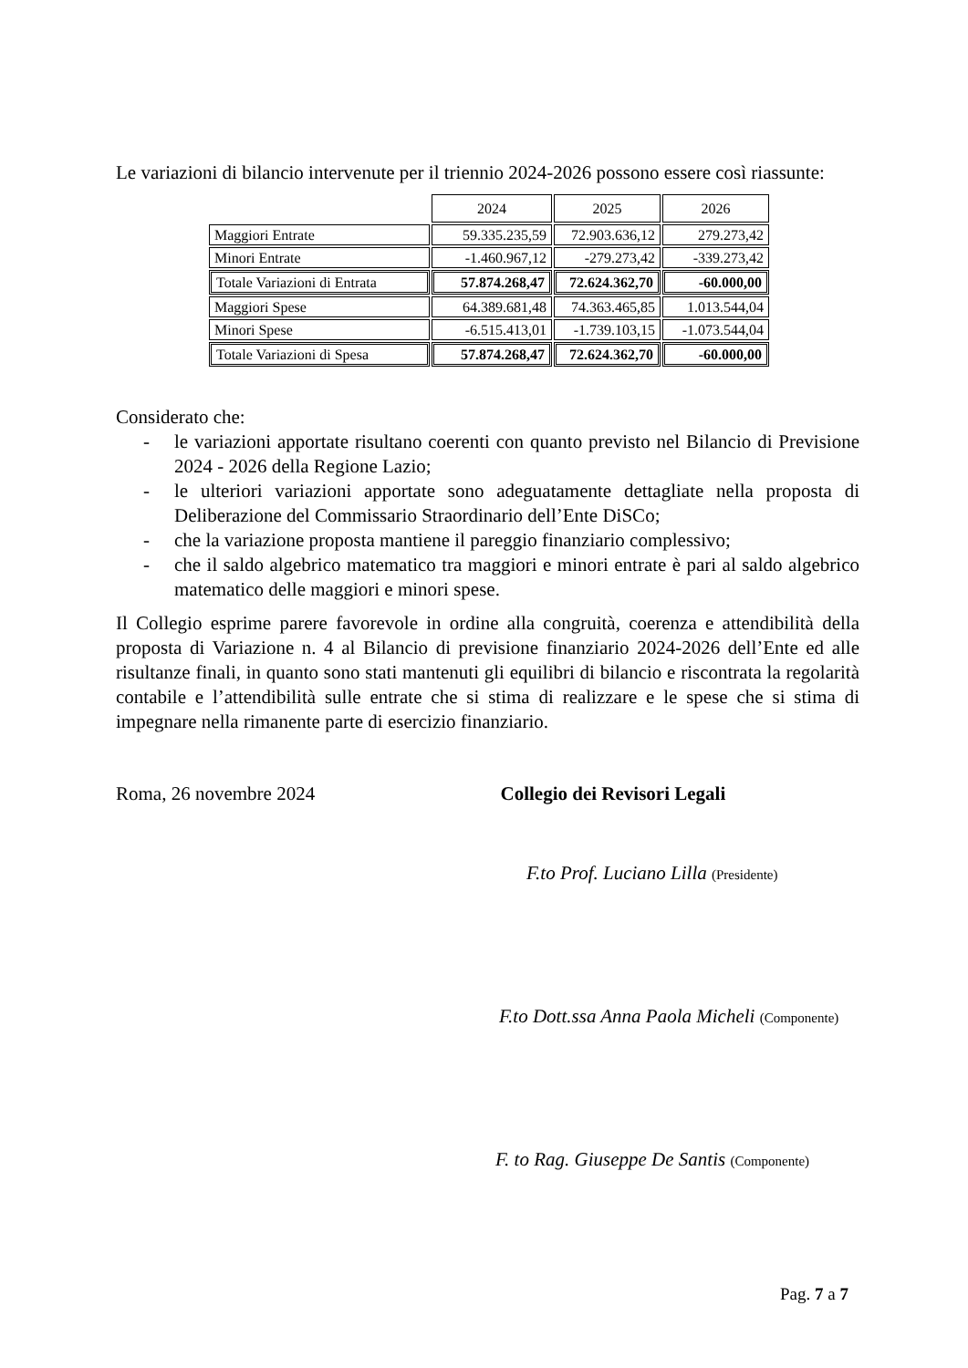Le variazioni di bilancio intervenute per il triennio 2024-2026 possono essere così riassunte:
| | 2024 | 2025 | 2026 |
| Maggiori Entrate | 59.335.235,59 | 72.903.636,12 | 279.273,42 |
| Minori Entrate | -1.460.967,12 | -279.273,42 | -339.273,42 |
| Totale Variazioni di Entrata | 57.874.268,47 | 72.624.362,70 | -60.000,00 |
| Maggiori Spese | 64.389.681,48 | 74.363.465,85 | 1.013.544,04 |
| Minori Spese | -6.515.413,01 | -1.739.103,15 | -1.073.544,04 |
| Totale Variazioni di Spesa | 57.874.268,47 | 72.624.362,70 | -60.000,00 |
Considerato che:
- le variazioni apportate risultano coerenti con quanto previsto nel Bilancio di Previsione 2024 - 2026 della Regione Lazio;
- le ulteriori variazioni apportate sono adeguatamente dettagliate nella proposta di Deliberazione del Commissario Straordinario dell’Ente DiSCo;
- che la variazione proposta mantiene il pareggio finanziario complessivo;
- che il saldo algebrico matematico tra maggiori e minori entrate è pari al saldo algebrico matematico delle maggiori e minori spese.
Il Collegio esprime parere favorevole in ordine alla congruità, coerenza e attendibilità della proposta di Variazione n. 4 al Bilancio di previsione finanziario 2024-2026 dell’Ente ed alle risultanze finali, in quanto sono stati mantenuti gli equilibri di bilancio e riscontrata la regolarità contabile e l’attendibilità sulle entrate che si stima di realizzare e le spese che si stima di impegnare nella rimanente parte di esercizio finanziario.
Roma, 26 novembre 2024 Collegio dei Revisori Legali
F.to Prof. Luciano Lilla (Presidente)
F.to Dott.ssa Anna Paola Micheli (Componente)
F. to Rag. Giuseppe De Santis (Componente)
Pag. 7 a 7